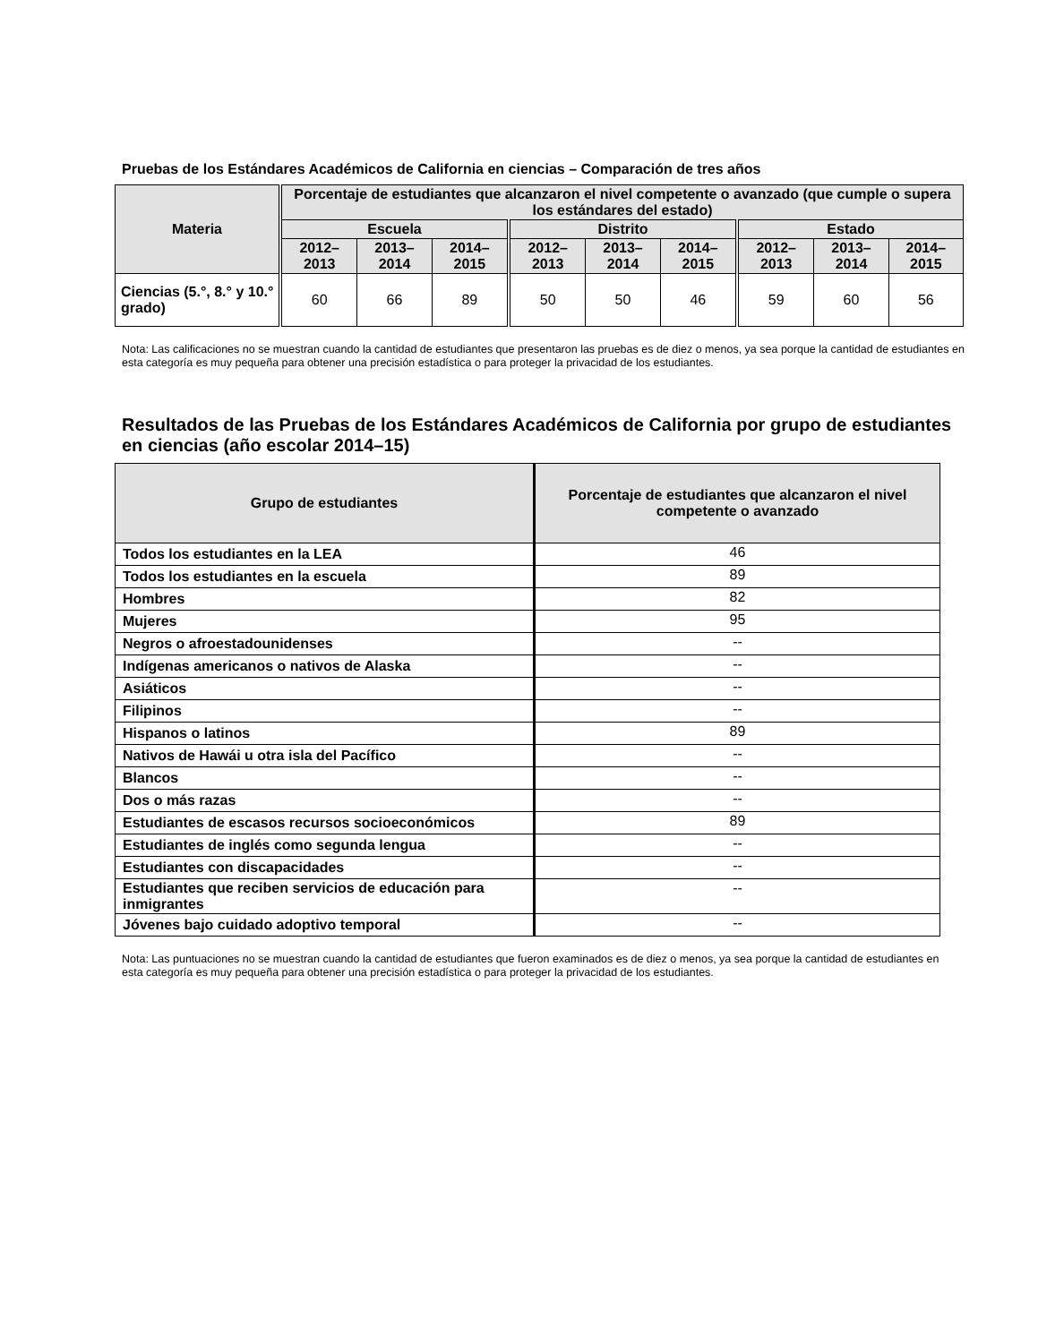Pruebas de los Estándares Académicos de California en ciencias – Comparación de tres años
| Materia | Porcentaje de estudiantes que alcanzaron el nivel competente o avanzado (que cumple o supera los estándares del estado) | | | | | | | | |
| --- | --- | --- | --- | --- | --- | --- | --- | --- | --- |
| | Escuela | | | Distrito | | | Estado | | |
| | 2012– 2013 | 2013– 2014 | 2014– 2015 | 2012– 2013 | 2013– 2014 | 2014– 2015 | 2012– 2013 | 2013– 2014 | 2014– 2015 |
| Ciencias (5.°, 8.° y 10.° grado) | 60 | 66 | 89 | 50 | 50 | 46 | 59 | 60 | 56 |
Nota: Las calificaciones no se muestran cuando la cantidad de estudiantes que presentaron las pruebas es de diez o menos, ya sea porque la cantidad de estudiantes en esta categoría es muy pequeña para obtener una precisión estadística o para proteger la privacidad de los estudiantes.
Resultados de las Pruebas de los Estándares Académicos de California por grupo de estudiantes en ciencias (año escolar 2014–15)
| Grupo de estudiantes | Porcentaje de estudiantes que alcanzaron el nivel competente o avanzado |
| --- | --- |
| Todos los estudiantes en la LEA | 46 |
| Todos los estudiantes en la escuela | 89 |
| Hombres | 82 |
| Mujeres | 95 |
| Negros o afroestadounidenses | -- |
| Indígenas americanos o nativos de Alaska | -- |
| Asiáticos | -- |
| Filipinos | -- |
| Hispanos o latinos | 89 |
| Nativos de Hawái u otra isla del Pacífico | -- |
| Blancos | -- |
| Dos o más razas | -- |
| Estudiantes de escasos recursos socioeconómicos | 89 |
| Estudiantes de inglés como segunda lengua | -- |
| Estudiantes con discapacidades | -- |
| Estudiantes que reciben servicios de educación para inmigrantes | -- |
| Jóvenes bajo cuidado adoptivo temporal | -- |
Nota: Las puntuaciones no se muestran cuando la cantidad de estudiantes que fueron examinados es de diez o menos, ya sea porque la cantidad de estudiantes en esta categoría es muy pequeña para obtener una precisión estadística o para proteger la privacidad de los estudiantes.